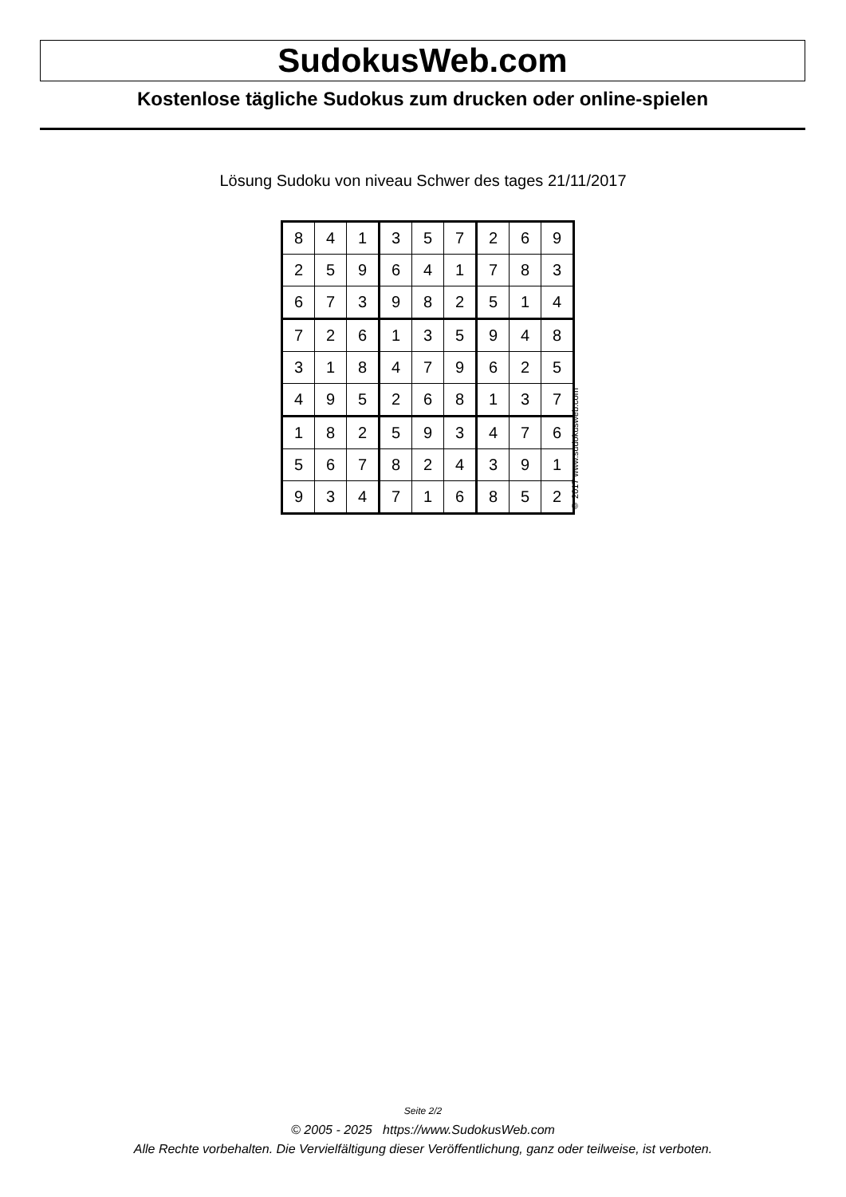SudokusWeb.com
Kostenlose tägliche Sudokus zum drucken oder online-spielen
Lösung Sudoku von niveau Schwer des tages 21/11/2017
| 8 | 4 | 1 | 3 | 5 | 7 | 2 | 6 | 9 |
| 2 | 5 | 9 | 6 | 4 | 1 | 7 | 8 | 3 |
| 6 | 7 | 3 | 9 | 8 | 2 | 5 | 1 | 4 |
| 7 | 2 | 6 | 1 | 3 | 5 | 9 | 4 | 8 |
| 3 | 1 | 8 | 4 | 7 | 9 | 6 | 2 | 5 |
| 4 | 9 | 5 | 2 | 6 | 8 | 1 | 3 | 7 |
| 1 | 8 | 2 | 5 | 9 | 3 | 4 | 7 | 6 |
| 5 | 6 | 7 | 8 | 2 | 4 | 3 | 9 | 1 |
| 9 | 3 | 4 | 7 | 1 | 6 | 8 | 5 | 2 |
© 2017 www.sudokusweb.com
Seite 2/2
© 2005 - 2025 https://www.SudokusWeb.com
Alle Rechte vorbehalten. Die Vervielfältigung dieser Veröffentlichung, ganz oder teilweise, ist verboten.